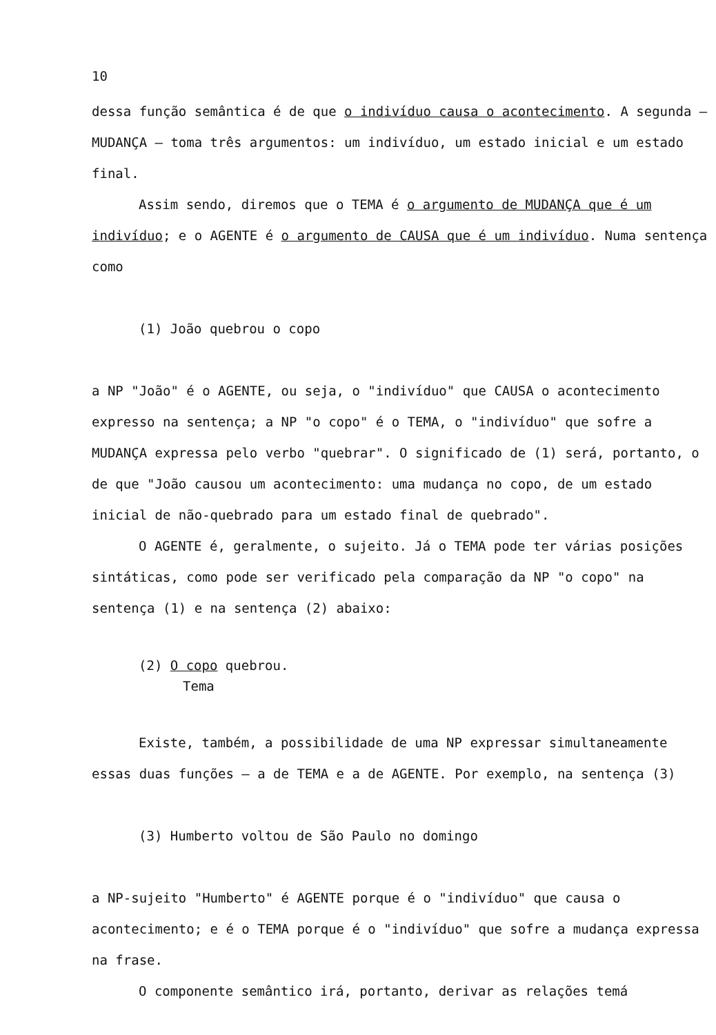10
dessa função semântica é de que o indivíduo causa o acontecimento. A segunda — MUDANÇA — toma três argumentos: um indivíduo, um estado inicial e um estado final.
Assim sendo, diremos que o TEMA é o argumento de MUDANÇA que é um indivíduo; e o AGENTE é o argumento de CAUSA que é um indivíduo. Numa sentença como
(1) João quebrou o copo
a NP "João" é o AGENTE, ou seja, o "indivíduo" que CAUSA o acontecimento expresso na sentença; a NP "o copo" é o TEMA, o "indivíduo" que sofre a MUDANÇA expressa pelo verbo "quebrar". O significado de (1) será, portanto, o de que "João causou um acontecimento: uma mudança no copo, de um estado inicial de não-quebrado para um estado final de quebrado".
O AGENTE é, geralmente, o sujeito. Já o TEMA pode ter várias posições sintáticas, como pode ser verificado pela comparação da NP "o copo" na sentença (1) e na sentença (2) abaixo:
(2) O copo quebrou.
Tema
Existe, também, a possibilidade de uma NP expressar simultaneamente essas duas funções — a de TEMA e a de AGENTE. Por exemplo, na sentença (3)
(3) Humberto voltou de São Paulo no domingo
a NP-sujeito "Humberto" é AGENTE porque é o "indivíduo" que causa o acontecimento; e é o TEMA porque é o "indivíduo" que sofre a mudança expressa na frase.
O componente semântico irá, portanto, derivar as relações temá